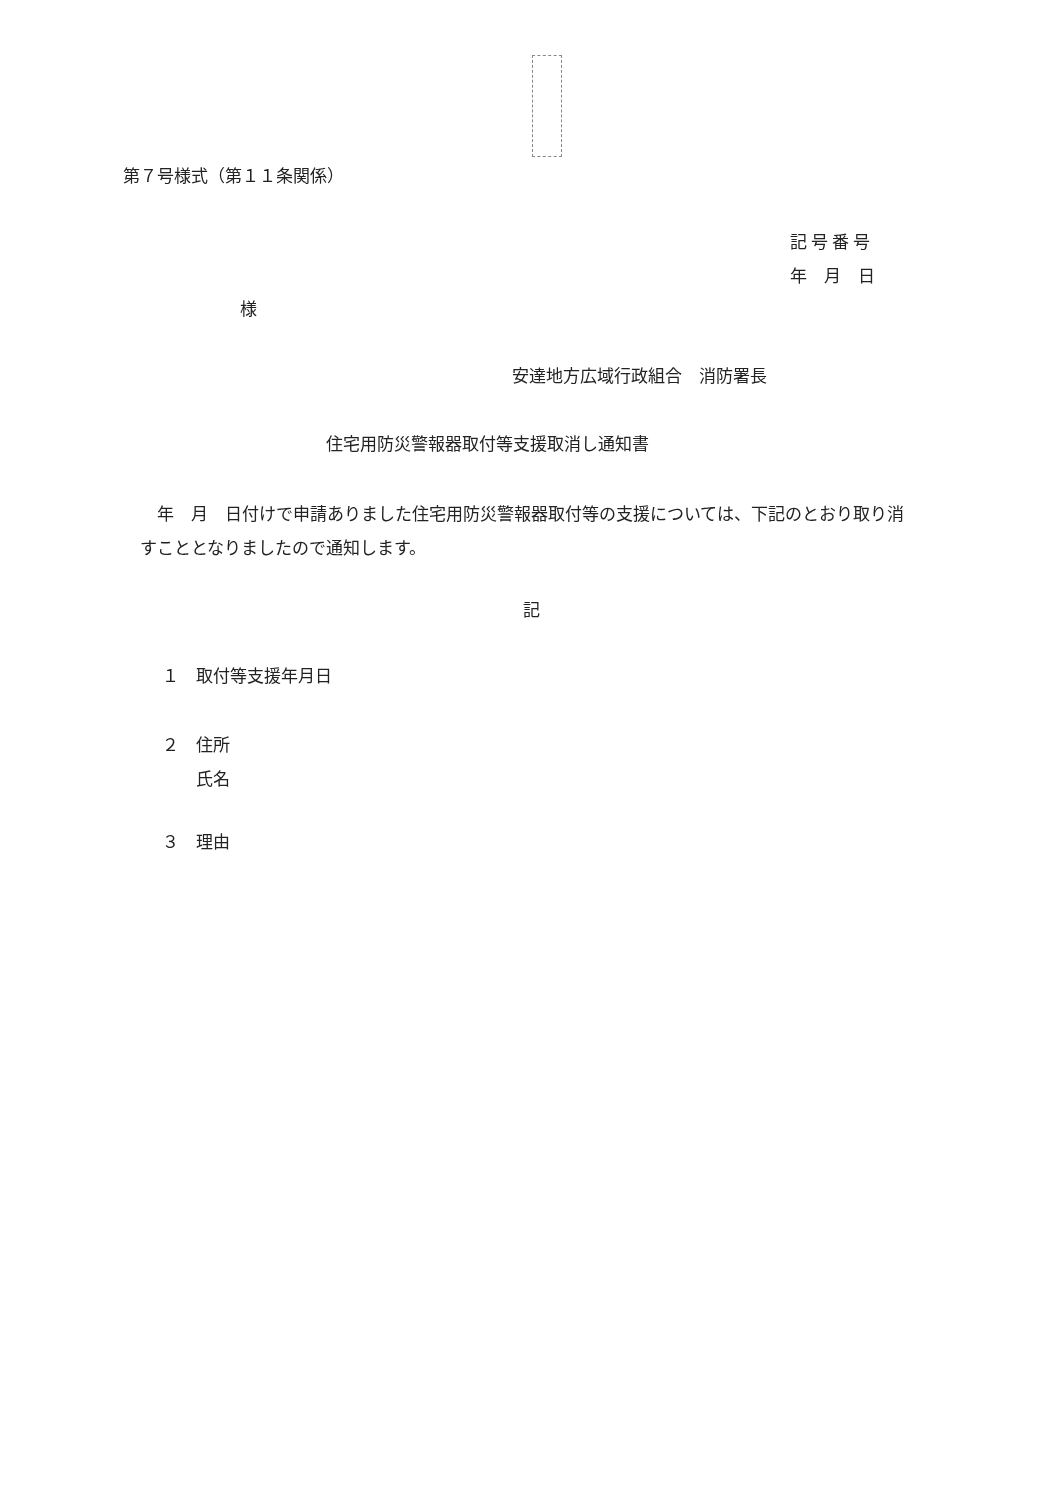第７号様式（第１１条関係）
記号番号
年　月　日
様
安達地方広域行政組合　消防署長
住宅用防災警報器取付等支援取消し通知書
　年　月　日付けで申請ありました住宅用防災警報器取付等の支援については、下記のとおり取り消すこととなりましたので通知します。
記
１　取付等支援年月日
２　住所
　　氏名
３　理由